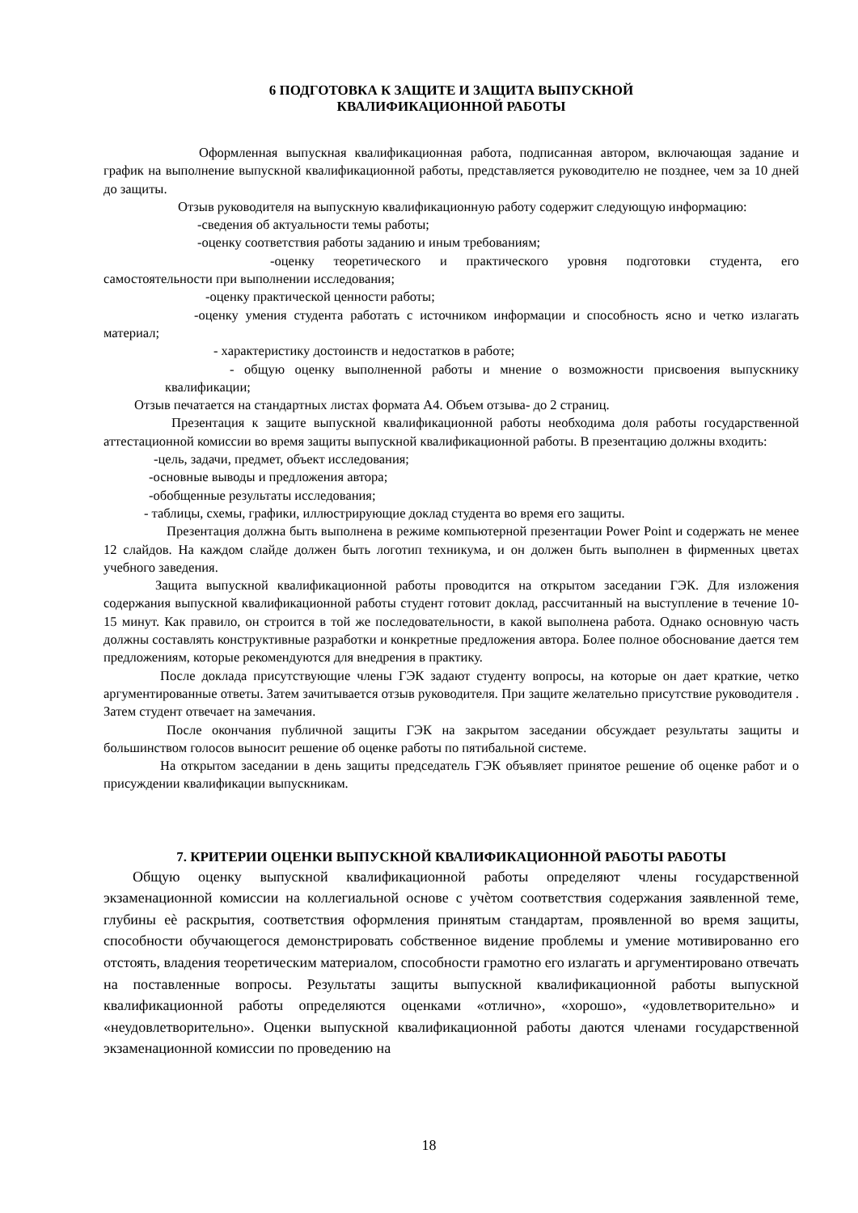6 ПОДГОТОВКА К ЗАЩИТЕ И ЗАЩИТА ВЫПУСКНОЙ
КВАЛИФИКАЦИОННОЙ РАБОТЫ
Оформленная выпускная квалификационная работа, подписанная автором, включающая задание и график на выполнение выпускной квалификационной работы, представляется руководителю не позднее, чем за 10 дней до защиты.
Отзыв руководителя на выпускную квалификационную работу содержит следующую информацию:
-сведения об актуальности темы работы;
-оценку соответствия работы заданию и иным требованиям;
-оценку теоретического и практического уровня подготовки студента, его самостоятельности при выполнении исследования;
-оценку практической ценности работы;
-оценку умения студента работать с источником информации и способность ясно и четко излагать материал;
- характеристику достоинств и недостатков в работе;
- общую оценку выполненной работы и мнение о возможности присвоения выпускнику квалификации;
Отзыв печатается на стандартных листах формата А4. Объем отзыва- до 2 страниц.
Презентация к защите выпускной квалификационной работы необходима доля работы государственной аттестационной комиссии во время защиты выпускной квалификационной работы. В презентацию должны входить:
-цель, задачи, предмет, объект исследования;
-основные выводы и предложения автора;
-обобщенные результаты исследования;
- таблицы, схемы, графики, иллюстрирующие доклад студента во время его защиты.
Презентация должна быть выполнена в режиме компьютерной презентации Power Point и содержать не менее 12 слайдов. На каждом слайде должен быть логотип техникума, и он должен быть выполнен в фирменных цветах учебного заведения.
Защита выпускной квалификационной работы проводится на открытом заседании ГЭК. Для изложения содержания выпускной квалификационной работы студент готовит доклад, рассчитанный на выступление в течение 10-15 минут. Как правило, он строится в той же последовательности, в какой выполнена работа. Однако основную часть должны составлять конструктивные разработки и конкретные предложения автора. Более полное обоснование дается тем предложениям, которые рекомендуются для внедрения в практику.
После доклада присутствующие члены ГЭК задают студенту вопросы, на которые он дает краткие, четко аргументированные ответы. Затем зачитывается отзыв руководителя. При защите желательно присутствие руководителя . Затем студент отвечает на замечания.
После окончания публичной защиты ГЭК на закрытом заседании обсуждает результаты защиты и большинством голосов выносит решение об оценке работы по пятибальной системе.
На открытом заседании в день защиты председатель ГЭК объявляет принятое решение об оценке работ и о присуждении квалификации выпускникам.
7. КРИТЕРИИ ОЦЕНКИ ВЫПУСКНОЙ КВАЛИФИКАЦИОННОЙ РАБОТЫ РАБОТЫ
Общую оценку выпускной квалификационной работы определяют члены государственной экзаменационной комиссии на коллегиальной основе с учѐтом соответствия содержания заявленной теме, глубины еѐ раскрытия, соответствия оформления принятым стандартам, проявленной во время защиты, способности обучающегося демонстрировать собственное видение проблемы и умение мотивированно его отстоять, владения теоретическим материалом, способности грамотно его излагать и аргументировано отвечать на поставленные вопросы. Результаты защиты выпускной квалификационной работы выпускной квалификационной работы определяются оценками «отлично», «хорошо», «удовлетворительно» и «неудовлетворительно». Оценки выпускной квалификационной работы даются членами государственной экзаменационной комиссии по проведению на
18